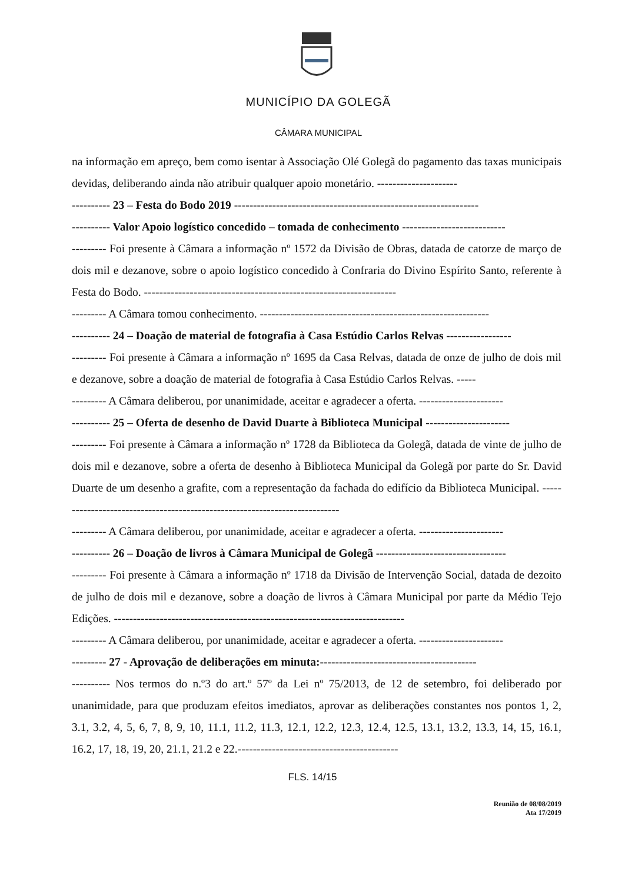MUNICÍPIO DA GOLEGÃ
CÂMARA MUNICIPAL
na informação em apreço, bem como isentar à Associação Olé Golegã do pagamento das taxas municipais devidas, deliberando ainda não atribuir qualquer apoio monetário. ---------------------
---------- 23 – Festa do Bodo 2019 ----------------------------------------------------------------
---------- Valor Apoio logístico concedido – tomada de conhecimento ---------------------------
--------- Foi presente à Câmara a informação nº 1572 da Divisão de Obras, datada de catorze de março de dois mil e dezanove, sobre o apoio logístico concedido à Confraria do Divino Espírito Santo, referente à Festa do Bodo. ------------------------------------------------------------------
--------- A Câmara tomou conhecimento. ------------------------------------------------------------
---------- 24 – Doação de material de fotografia à Casa Estúdio Carlos Relvas -----------------
--------- Foi presente à Câmara a informação nº 1695 da Casa Relvas, datada de onze de julho de dois mil e dezanove, sobre a doação de material de fotografia à Casa Estúdio Carlos Relvas. -----
--------- A Câmara deliberou, por unanimidade, aceitar e agradecer a oferta. ----------------------
---------- 25 – Oferta de desenho de David Duarte à Biblioteca Municipal ----------------------
--------- Foi presente à Câmara a informação nº 1728 da Biblioteca da Golegã, datada de vinte de julho de dois mil e dezanove, sobre a oferta de desenho à Biblioteca Municipal da Golegã por parte do Sr. David Duarte de um desenho a grafite, com a representação da fachada do edifício da Biblioteca Municipal. ---------------------------------------------------------------------------
--------- A Câmara deliberou, por unanimidade, aceitar e agradecer a oferta. ----------------------
---------- 26 – Doação de livros à Câmara Municipal de Golegã ----------------------------------
--------- Foi presente à Câmara a informação nº 1718 da Divisão de Intervenção Social, datada de dezoito de julho de dois mil e dezanove, sobre a doação de livros à Câmara Municipal por parte da Médio Tejo Edições. ----------------------------------------------------------------------------
--------- A Câmara deliberou, por unanimidade, aceitar e agradecer a oferta. ----------------------
--------- 27 - Aprovação de deliberações em minuta:-----------------------------------------
---------- Nos termos do n.º3 do art.º 57º da Lei nº 75/2013, de 12 de setembro, foi deliberado por unanimidade, para que produzam efeitos imediatos, aprovar as deliberações constantes nos pontos 1, 2, 3.1, 3.2, 4, 5, 6, 7, 8, 9, 10, 11.1, 11.2, 11.3, 12.1, 12.2, 12.3, 12.4, 12.5, 13.1, 13.2, 13.3, 14, 15, 16.1, 16.2, 17, 18, 19, 20, 21.1, 21.2 e 22.------------------------------------------
FLS. 14/15
Reunião de 08/08/2019
Ata 17/2019